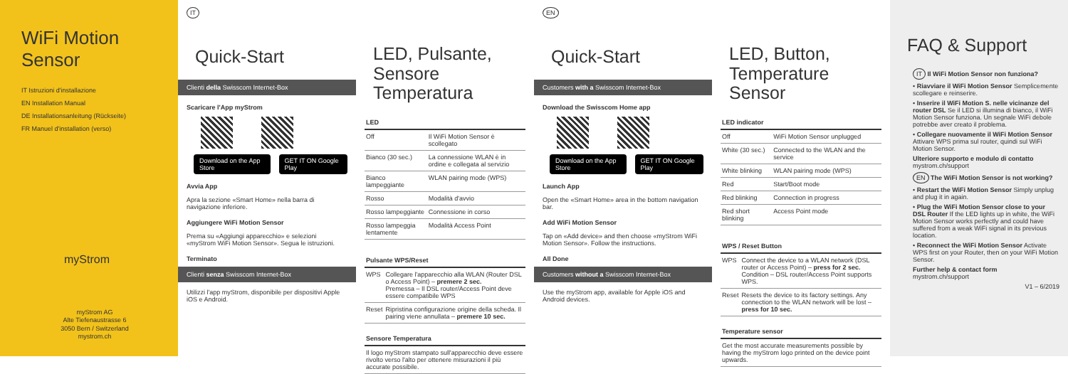WiFi Motion Sensor
IT Istruzioni d'installazione
EN Installation Manual
DE Installationsanleitung (Rückseite)
FR Manuel d'installation (verso)
myStrom
myStrom AG
Alte Tiefenaustrasse 6
3050 Bern / Switzerland
mystrom.ch
IT
Quick-Start
Clienti della Swisscom Internet-Box
Scaricare l'App myStrom
Download on the App Store GET IT ON Google Play
Avvia App
Apra la sezione «Smart Home» nella barra di navigazione inferiore.
Aggiungere WiFi Motion Sensor
Prema su «Aggiungi apparecchio» e selezioni «myStrom WiFi Motion Sensor». Segua le istruzioni.
Terminato
Clienti senza Swisscom Internet-Box
Utilizzi l'app myStrom, disponibile per dispositivi Apple iOS e Android.
LED, Pulsante,
Sensore Temperatura
| LED | |
| --- | --- |
| Off | Il WiFi Motion Sensor è scollegato |
| Bianco (30 sec.) | La connessione WLAN è in ordine e collegata al servizio |
| Bianco lampeggiante | WLAN pairing mode (WPS) |
| Rosso | Modalità d'avvio |
| Rosso lampeggiante | Connessione in corso |
| Rosso lampeggia lentamente | Modalità Access Point |
| Pulsante WPS/Reset | |
| --- | --- |
| WPS | Collegare l'apparecchio alla WLAN (Router DSL o Access Point) – premere 2 sec. Premessa – Il DSL router/Access Point deve essere compatibile WPS |
| Reset | Ripristina configurazione origine della scheda. Il pairing viene annullata – premere 10 sec. |
| Sensore Temperatura |
| --- |
| Il logo myStrom stampato sull'apparecchio deve essere rivolto verso l'alto per ottenere misurazioni il più accurate possibile. |
EN
Quick-Start
Customers with a Swisscom Internet-Box
Download the Swisscom Home app
Download on the App Store GET IT ON Google Play
Launch App
Open the «Smart Home» area in the bottom navigation bar.
Add WiFi Motion Sensor
Tap on «Add device» and then choose «myStrom WiFi Motion Sensor». Follow the instructions.
All Done
Customers without a Swisscom Internet-Box
Use the myStrom app, available for Apple iOS and Android devices.
LED, Button,
Temperature Sensor
| LED indicator | |
| --- | --- |
| Off | WiFi Motion Sensor unplugged |
| White (30 sec.) | Connected to the WLAN and the service |
| White blinking | WLAN pairing mode (WPS) |
| Red | Start/Boot mode |
| Red blinking | Connection in progress |
| Red short blinking | Access Point mode |
| WPS / Reset Button | |
| --- | --- |
| WPS | Connect the device to a WLAN network (DSL router or Access Point) – press for 2 sec. Condition – DSL router/Access Point supports WPS. |
| Reset | Resets the device to its factory settings. Any connection to the WLAN network will be lost – press for 10 sec. |
| Temperature sensor |
| --- |
| Get the most accurate measurements possible by having the myStrom logo printed on the device point upwards. |
FAQ & Support
IT Il WiFi Motion Sensor non funziona?
• Riavviare il WiFi Motion Sensor Semplicemente scollegare e reinserire.
• Inserire il WiFi Motion S. nelle vicinanze del router DSL Se il LED si illumina di bianco, il WiFi Motion Sensor funziona. Un segnale WiFi debole potrebbe aver creato il problema.
• Collegare nuovamente il WiFi Motion Sensor Attivare WPS prima sul router, quindi sul WiFi Motion Sensor.
Ulteriore supporto e modulo di contatto
mystrom.ch/support
EN The WiFi Motion Sensor is not working?
• Restart the WiFi Motion Sensor Simply unplug and plug it in again.
• Plug the WiFi Motion Sensor close to your DSL Router If the LED lights up in white, the WiFi Motion Sensor works perfectly and could have suffered from a weak WiFi signal in its previous location.
• Reconnect the WiFi Motion Sensor Activate WPS first on your Router, then on your WiFi Motion Sensor.
Further help & contact form
mystrom.ch/support
V1 – 6/2019